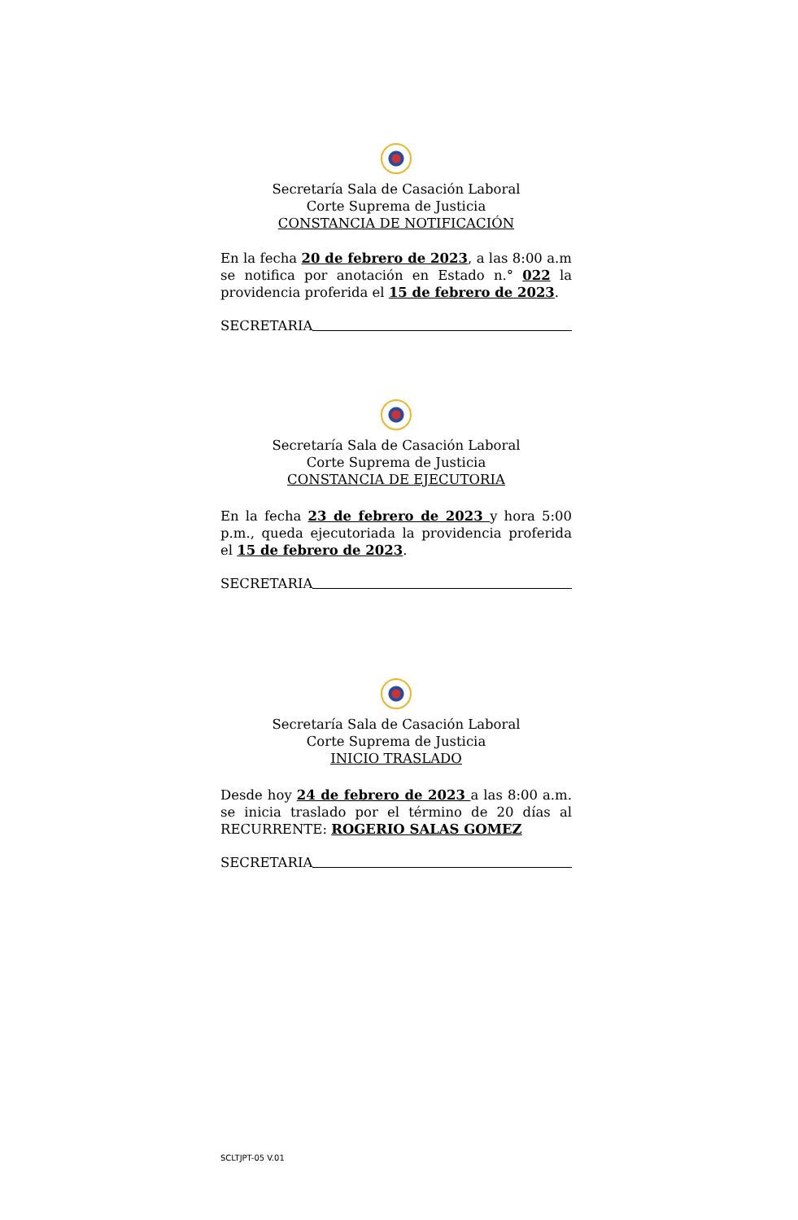Secretaría Sala de Casación Laboral
Corte Suprema de Justicia
CONSTANCIA DE NOTIFICACIÓN
En la fecha 20 de febrero de 2023, a las 8:00 a.m se notifica por anotación en Estado n.° 022 la providencia proferida el 15 de febrero de 2023.
SECRETARIA
Secretaría Sala de Casación Laboral
Corte Suprema de Justicia
CONSTANCIA DE EJECUTORIA
En la fecha 23 de febrero de 2023 y hora 5:00 p.m., queda ejecutoriada la providencia proferida el 15 de febrero de 2023.
SECRETARIA
Secretaría Sala de Casación Laboral
Corte Suprema de Justicia
INICIO TRASLADO
Desde hoy 24 de febrero de 2023 a las 8:00 a.m. se inicia traslado por el término de 20 días al RECURRENTE: ROGERIO SALAS GOMEZ
SECRETARIA
SCLTJPT-05 V.01